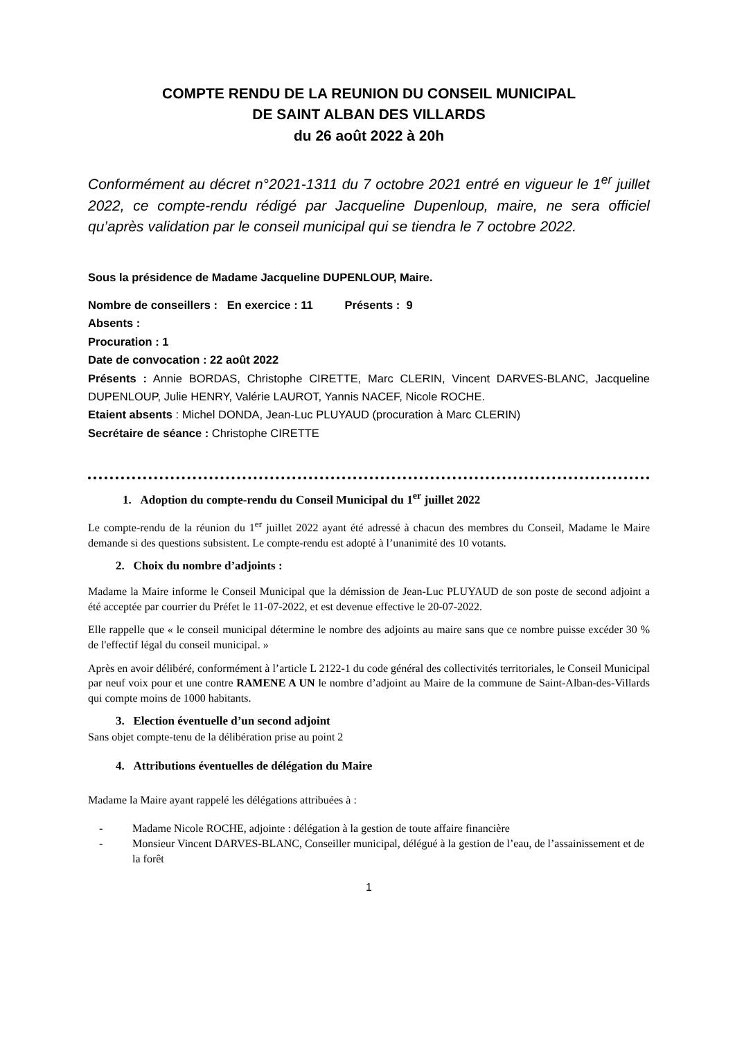COMPTE RENDU DE LA REUNION DU CONSEIL MUNICIPAL
DE SAINT ALBAN DES VILLARDS
du 26 août 2022 à 20h
Conformément au décret n°2021-1311 du 7 octobre 2021 entré en vigueur le 1<sup>er</sup> juillet 2022, ce compte-rendu rédigé par Jacqueline Dupenloup, maire, ne sera officiel qu’après validation par le conseil municipal qui se tiendra le 7 octobre 2022.
Sous la présidence de Madame Jacqueline DUPENLOUP, Maire.
Nombre de conseillers : En exercice : 11 Présents : 9
Absents :
Procuration : 1
Date de convocation : 22 août 2022
Présents : Annie BORDAS, Christophe CIRETTE, Marc CLERIN, Vincent DARVES-BLANC, Jacqueline DUPENLOUP, Julie HENRY, Valérie LAUROT, Yannis NACEF, Nicole ROCHE.
Etaient absents : Michel DONDA, Jean-Luc PLUYAUD (procuration à Marc CLERIN)
Secrétaire de séance : Christophe CIRETTE
1. Adoption du compte-rendu du Conseil Municipal du 1<sup>er</sup> juillet 2022
Le compte-rendu de la réunion du 1<sup>er</sup> juillet 2022 ayant été adressé à chacun des membres du Conseil, Madame le Maire demande si des questions subsistent. Le compte-rendu est adopté à l’unanimité des 10 votants.
2. Choix du nombre d’adjoints :
Madame la Maire informe le Conseil Municipal que la démission de Jean-Luc PLUYAUD de son poste de second adjoint a été acceptée par courrier du Préfet le 11-07-2022, et est devenue effective le 20-07-2022.
Elle rappelle que « le conseil municipal détermine le nombre des adjoints au maire sans que ce nombre puisse excéder 30 % de l'effectif légal du conseil municipal. »
Après en avoir délibéré, conformément à l’article L 2122-1 du code général des collectivités territoriales, le Conseil Municipal par neuf voix pour et une contre RAMENE A UN le nombre d’adjoint au Maire de la commune de Saint-Alban-des-Villards qui compte moins de 1000 habitants.
3. Election éventuelle d’un second adjoint
Sans objet compte-tenu de la délibération prise au point 2
4. Attributions éventuelles de délégation du Maire
Madame la Maire ayant rappelé les délégations attribuées à :
- Madame Nicole ROCHE, adjointe : délégation à la gestion de toute affaire financière
- Monsieur Vincent DARVES-BLANC, Conseiller municipal, délégué à la gestion de l’eau, de l’assainissement et de la forêt
1